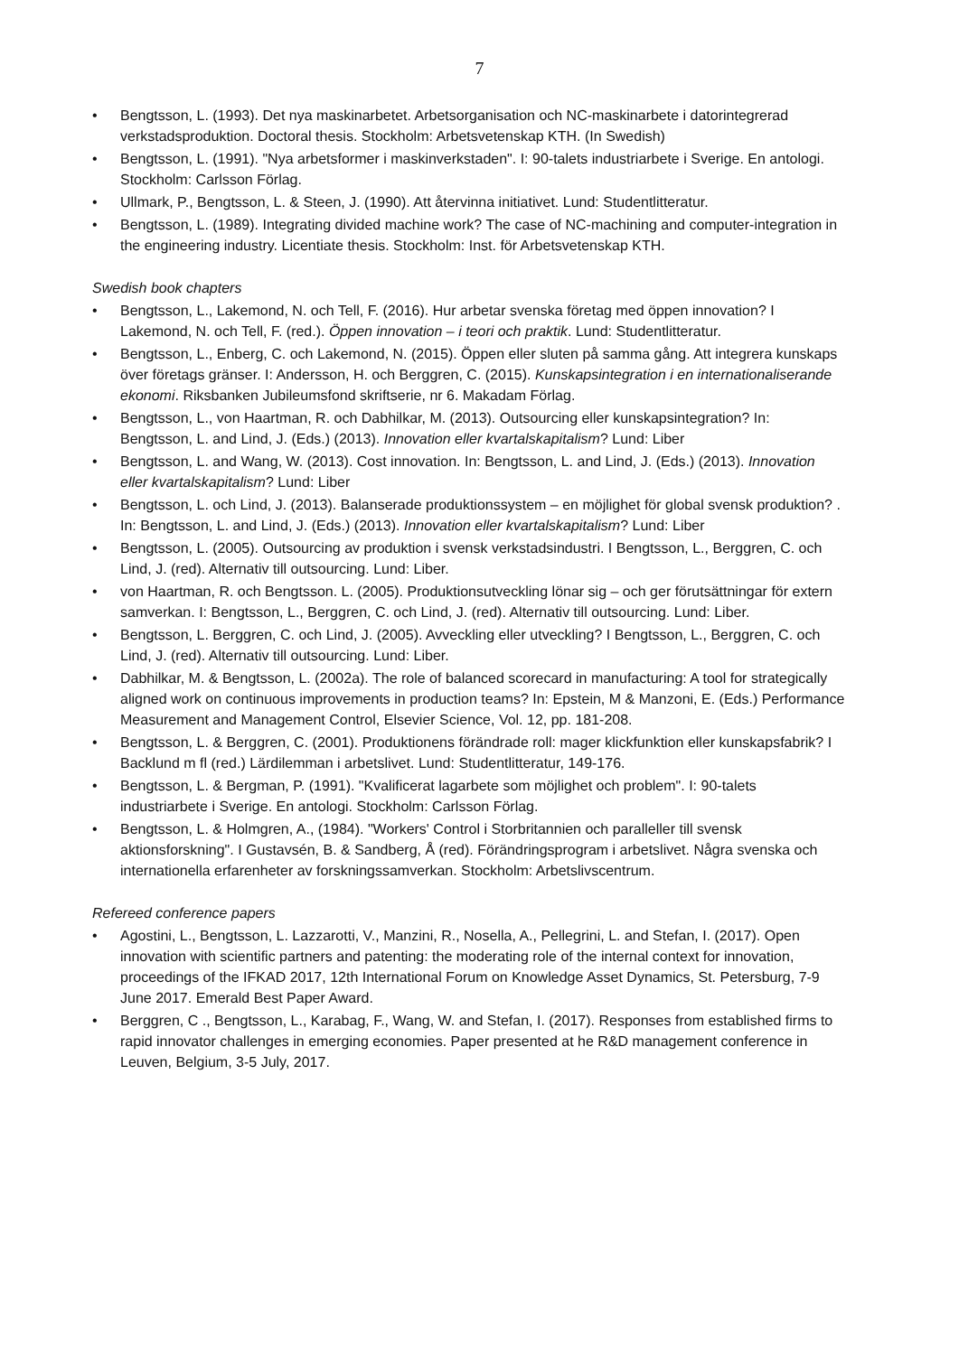7
• Bengtsson, L. (1993). Det nya maskinarbetet. Arbetsorganisation och NC-maskinarbete i datorintegrerad verkstadsproduktion. Doctoral thesis. Stockholm: Arbetsvetenskap KTH. (In Swedish)
• Bengtsson, L. (1991). "Nya arbetsformer i maskinverkstaden". I: 90-talets industriarbete i Sverige. En antologi. Stockholm: Carlsson Förlag.
• Ullmark, P., Bengtsson, L. & Steen, J. (1990). Att återvinna initiativet. Lund: Studentlitteratur.
• Bengtsson, L. (1989). Integrating divided machine work? The case of NC-machining and computer-integration in the engineering industry. Licentiate thesis. Stockholm: Inst. för Arbetsvetenskap KTH.
Swedish book chapters
• Bengtsson, L., Lakemond, N. och Tell, F. (2016). Hur arbetar svenska företag med öppen innovation? I Lakemond, N. och Tell, F. (red.). Öppen innovation – i teori och praktik. Lund: Studentlitteratur.
• Bengtsson, L., Enberg, C. och Lakemond, N. (2015). Öppen eller sluten på samma gång. Att integrera kunskaps över företags gränser. I: Andersson, H. och Berggren, C. (2015). Kunskapsintegration i en internationaliserande ekonomi. Riksbanken Jubileumsfond skriftserie, nr 6. Makadam Förlag.
• Bengtsson, L., von Haartman, R. och Dabhilkar, M. (2013). Outsourcing eller kunskapsintegration? In: Bengtsson, L. and Lind, J. (Eds.) (2013). Innovation eller kvartalskapitalism? Lund: Liber
• Bengtsson, L. and Wang, W. (2013). Cost innovation. In: Bengtsson, L. and Lind, J. (Eds.) (2013). Innovation eller kvartalskapitalism? Lund: Liber
• Bengtsson, L. och Lind, J. (2013). Balanserade produktionssystem – en möjlighet för global svensk produktion? . In: Bengtsson, L. and Lind, J. (Eds.) (2013). Innovation eller kvartalskapitalism? Lund: Liber
• Bengtsson, L. (2005). Outsourcing av produktion i svensk verkstadsindustri. I Bengtsson, L., Berggren, C. och Lind, J. (red). Alternativ till outsourcing. Lund: Liber.
• von Haartman, R. och Bengtsson. L. (2005). Produktionsutveckling lönar sig – och ger förutsättningar för extern samverkan. I: Bengtsson, L., Berggren, C. och Lind, J. (red). Alternativ till outsourcing. Lund: Liber.
• Bengtsson, L. Berggren, C. och Lind, J. (2005). Avveckling eller utveckling? I Bengtsson, L., Berggren, C. och Lind, J. (red). Alternativ till outsourcing. Lund: Liber.
• Dabhilkar, M. & Bengtsson, L. (2002a). The role of balanced scorecard in manufacturing: A tool for strategically aligned work on continuous improvements in production teams? In: Epstein, M & Manzoni, E. (Eds.) Performance Measurement and Management Control, Elsevier Science, Vol. 12, pp. 181-208.
• Bengtsson, L. & Berggren, C. (2001). Produktionens förändrade roll: mager klickfunktion eller kunskapsfabrik? I Backlund m fl (red.) Lärdilemman i arbetslivet. Lund: Studentlitteratur, 149-176.
• Bengtsson, L. & Bergman, P. (1991). "Kvalificerat lagarbete som möjlighet och problem". I: 90-talets industriarbete i Sverige. En antologi. Stockholm: Carlsson Förlag.
• Bengtsson, L. & Holmgren, A., (1984). "Workers' Control i Storbritannien och paralleller till svensk aktionsforskning". I Gustavsén, B. & Sandberg, Å (red). Förändringsprogram i arbetslivet. Några svenska och internationella erfarenheter av forskningssamverkan. Stockholm: Arbetslivscentrum.
Refereed conference papers
• Agostini, L., Bengtsson, L. Lazzarotti, V., Manzini, R., Nosella, A., Pellegrini, L. and Stefan, I. (2017). Open innovation with scientific partners and patenting: the moderating role of the internal context for innovation, proceedings of the IFKAD 2017, 12th International Forum on Knowledge Asset Dynamics, St. Petersburg, 7-9 June 2017. Emerald Best Paper Award.
• Berggren, C ., Bengtsson, L., Karabag, F., Wang, W. and Stefan, I. (2017). Responses from established firms to rapid innovator challenges in emerging economies. Paper presented at he R&D management conference in Leuven, Belgium, 3-5 July, 2017.